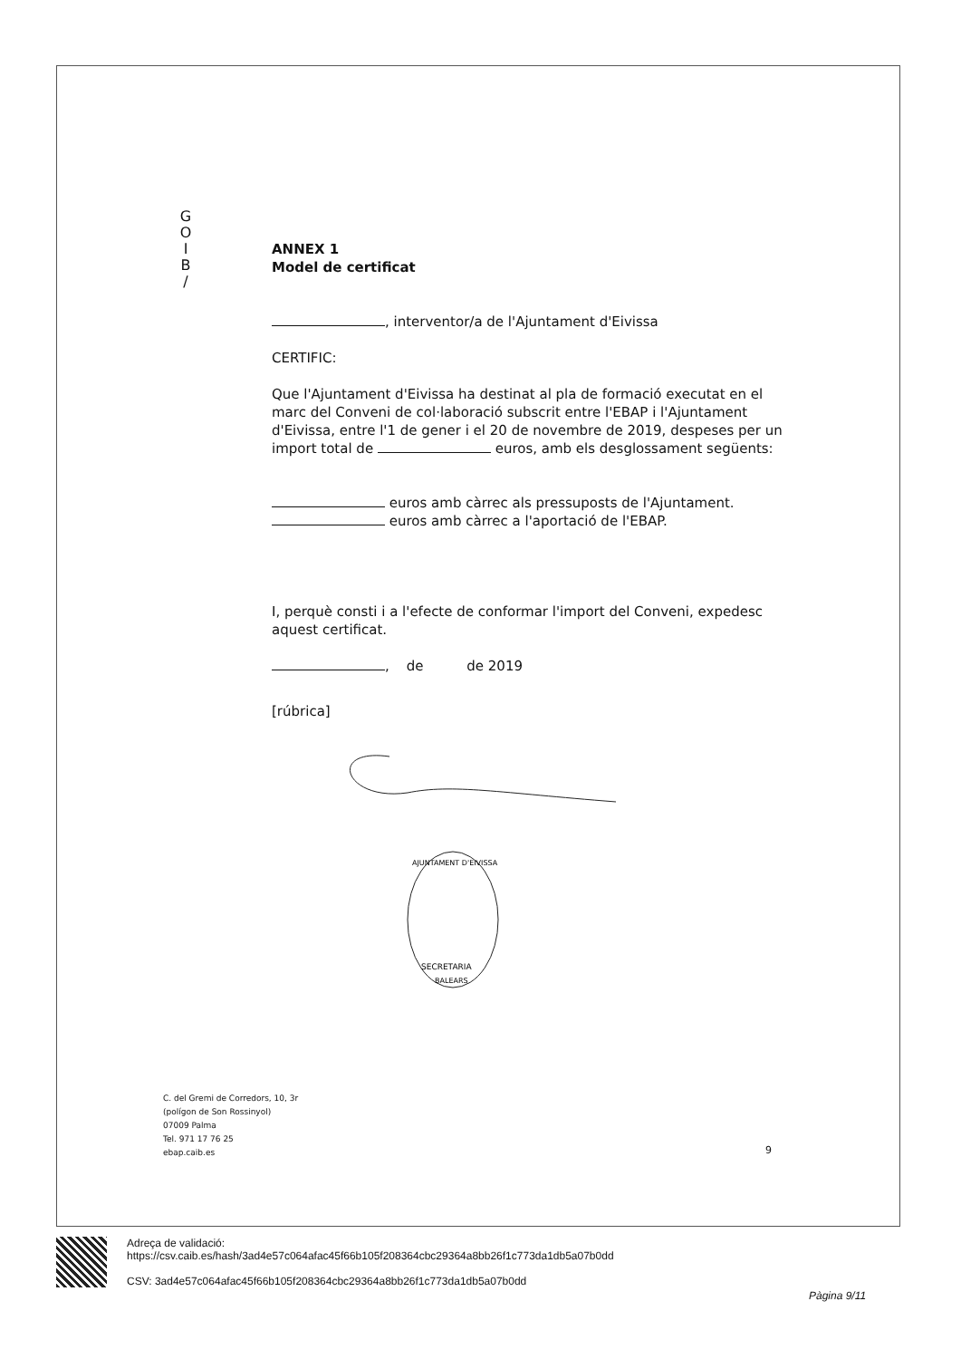G
O
I
B
/
ANNEX 1
Model de certificat
, interventor/a de l'Ajuntament d'Eivissa
CERTIFIC:
Que l'Ajuntament d'Eivissa ha destinat al pla de formació executat en el marc del Conveni de col·laboració subscrit entre l'EBAP i l'Ajuntament d'Eivissa, entre l'1 de gener i el 20 de novembre de 2019, despeses per un import total de euros, amb els desglossament següents:
euros amb càrrec als pressuposts de l'Ajuntament.
euros amb càrrec a l'aportació de l'EBAP.
I, perquè consti i a l'efecte de conformar l'import del Conveni, expedesc aquest certificat.
, de de 2019
[rúbrica]
SECRETARIA
BALEARS
AJUNTAMENT D'EIVISSA
C. del Gremi de Corredors, 10, 3r
(polígon de Son Rossinyol)
07009 Palma
Tel. 971 17 76 25
ebap.caib.es
9
Adreça de validació:
https://csv.caib.es/hash/3ad4e57c064afac45f66b105f208364cbc29364a8bb26f1c773da1db5a07b0dd
CSV: 3ad4e57c064afac45f66b105f208364cbc29364a8bb26f1c773da1db5a07b0dd
Pàgina 9/11